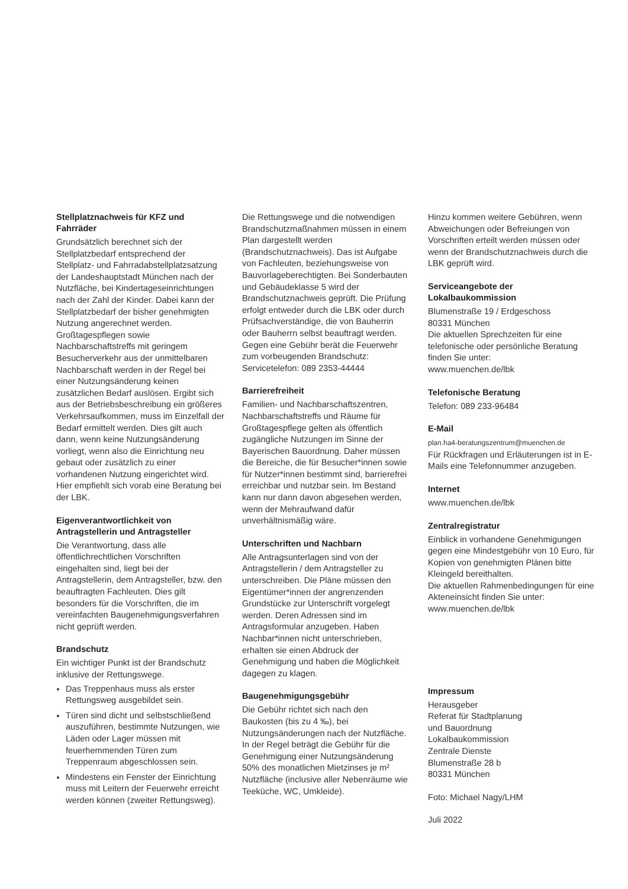Stellplatznachweis für KFZ und Fahrräder
Grundsätzlich berechnet sich der Stellplatzbedarf entsprechend der Stellplatz- und Fahrradabstellplatzsatzung der Landeshauptstadt München nach der Nutzfläche, bei Kindertageseinrichtungen nach der Zahl der Kinder. Dabei kann der Stellplatzbedarf der bisher genehmigten Nutzung angerechnet werden. Großtagespflegen sowie Nachbarschaftstreffs mit geringem Besucherverkehr aus der unmittelbaren Nachbarschaft werden in der Regel bei einer Nutzungsänderung keinen zusätzlichen Bedarf auslösen. Ergibt sich aus der Betriebsbeschreibung ein größeres Verkehrsaufkommen, muss im Einzelfall der Bedarf ermittelt werden. Dies gilt auch dann, wenn keine Nutzungsänderung vorliegt, wenn also die Einrichtung neu gebaut oder zusätzlich zu einer vorhandenen Nutzung eingerichtet wird. Hier empfiehlt sich vorab eine Beratung bei der LBK.
Eigenverantwortlichkeit von Antragstellerin und Antragsteller
Die Verantwortung, dass alle öffentlichrechtlichen Vorschriften eingehalten sind, liegt bei der Antragstellerin, dem Antragsteller, bzw. den beauftragten Fachleuten. Dies gilt besonders für die Vorschriften, die im vereinfachten Baugenehmigungsverfahren nicht geprüft werden.
Brandschutz
Ein wichtiger Punkt ist der Brandschutz inklusive der Rettungswege.
Das Treppenhaus muss als erster Rettungsweg ausgebildet sein.
Türen sind dicht und selbstschließend auszuführen, bestimmte Nutzungen, wie Läden oder Lager müssen mit feuerhemmenden Türen zum Treppenraum abgeschlossen sein.
Mindestens ein Fenster der Einrichtung muss mit Leitern der Feuerwehr erreicht werden können (zweiter Rettungsweg).
Die Rettungswege und die notwendigen Brandschutzmaßnahmen müssen in einem Plan dargestellt werden (Brandschutznachweis). Das ist Aufgabe von Fachleuten, beziehungsweise von Bauvorlageberechtigten. Bei Sonderbauten und Gebäudeklasse 5 wird der Brandschutznachweis geprüft. Die Prüfung erfolgt entweder durch die LBK oder durch Prüfsachverständige, die von Bauherrin oder Bauherrn selbst beauftragt werden. Gegen eine Gebühr berät die Feuerwehr zum vorbeugenden Brandschutz:
Servicetelefon: 089 2353-44444
Barrierefreiheit
Familien- und Nachbarschaftszentren, Nachbarschaftstreffs und Räume für Großtagespflege gelten als öffentlich zugängliche Nutzungen im Sinne der Bayerischen Bauordnung. Daher müssen die Bereiche, die für Besucher*innen sowie für Nutzer*innen bestimmt sind, barrierefrei erreichbar und nutzbar sein. Im Bestand kann nur dann davon abgesehen werden, wenn der Mehraufwand dafür unverhältnismäßig wäre.
Unterschriften und Nachbarn
Alle Antragsunterlagen sind von der Antragstellerin / dem Antragsteller zu unterschreiben. Die Pläne müssen den Eigentümer*innen der angrenzenden Grundstücke zur Unterschrift vorgelegt werden. Deren Adressen sind im Antragsformular anzugeben. Haben Nachbar*innen nicht unterschrieben, erhalten sie einen Abdruck der Genehmigung und haben die Möglichkeit dagegen zu klagen.
Baugenehmigungsgebühr
Die Gebühr richtet sich nach den Baukosten (bis zu 4 ‰), bei Nutzungsänderungen nach der Nutzfläche. In der Regel beträgt die Gebühr für die Genehmigung einer Nutzungsänderung 50% des monatlichen Mietzinses je m² Nutzfläche (inclusive aller Nebenräume wie Teeküche, WC, Umkleide).
Hinzu kommen weitere Gebühren, wenn Abweichungen oder Befreiungen von Vorschriften erteilt werden müssen oder wenn der Brandschutznachweis durch die LBK geprüft wird.
Serviceangebote der Lokalbaukommission
Blumenstraße 19 / Erdgeschoss
80331 München
Die aktuellen Sprechzeiten für eine telefonische oder persönliche Beratung finden Sie unter:
www.muenchen.de/lbk
Telefonische Beratung
Telefon: 089 233-96484
E-Mail
plan.ha4-beratungszentrum@muenchen.de
Für Rückfragen und Erläuterungen ist in E-Mails eine Telefonnummer anzugeben.
Internet
www.muenchen.de/lbk
Zentralregistratur
Einblick in vorhandene Genehmigungen gegen eine Mindestgebühr von 10 Euro, für Kopien von genehmigten Plänen bitte Kleingeld bereithalten.
Die aktuellen Rahmenbedingungen für eine Akteneinsicht finden Sie unter:
www.muenchen.de/lbk
Impressum
Herausgeber
Referat für Stadtplanung
und Bauordnung
Lokalbaukommission
Zentrale Dienste
Blumenstraße 28 b
80331 München
Foto: Michael Nagy/LHM
Juli 2022